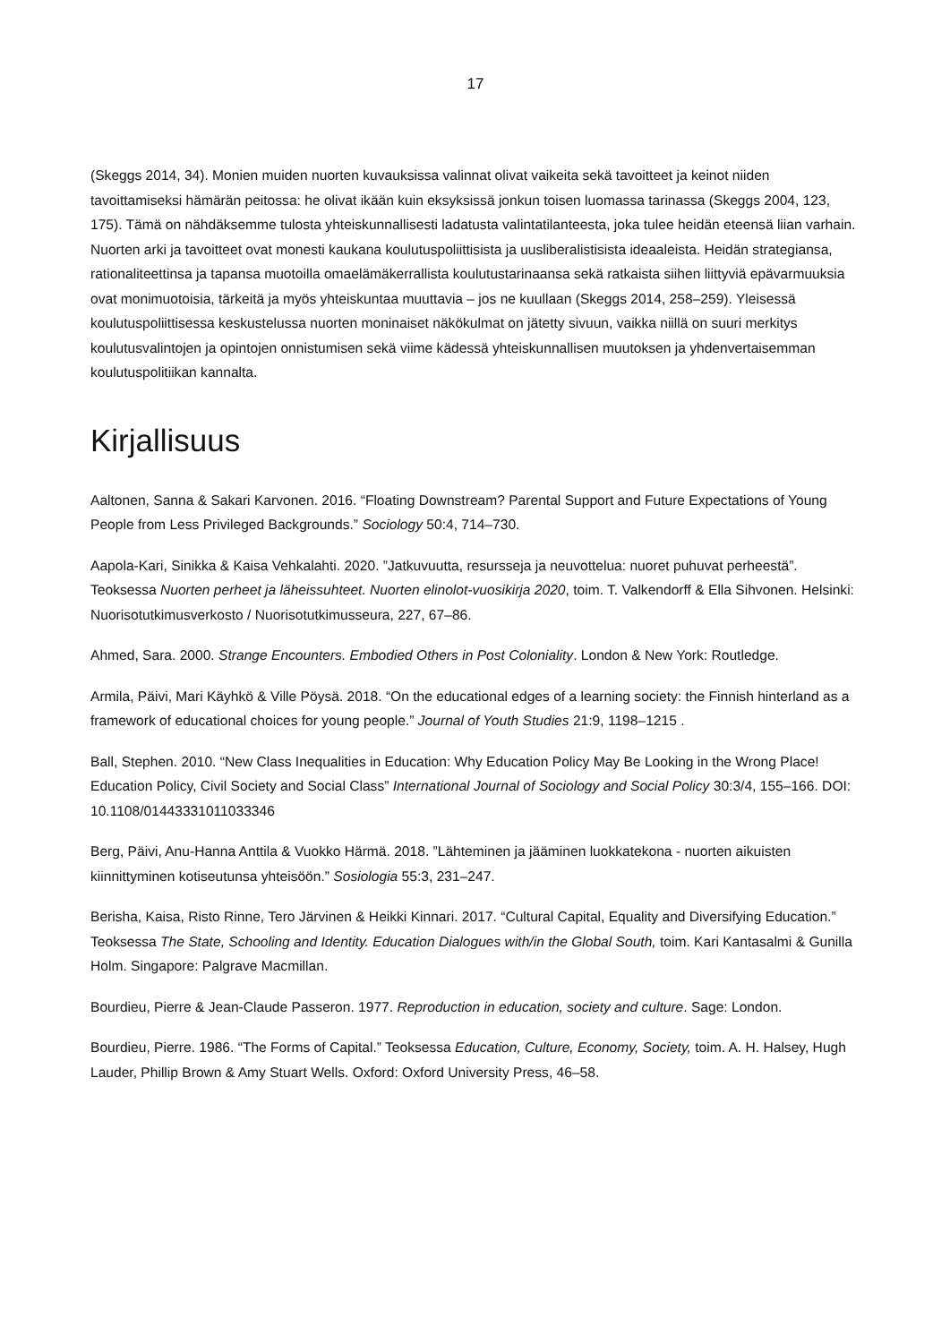17
(Skeggs 2014, 34). Monien muiden nuorten kuvauksissa valinnat olivat vaikeita sekä tavoitteet ja keinot niiden tavoittamiseksi hämärän peitossa: he olivat ikään kuin eksyksissä jonkun toisen luomassa tarinassa (Skeggs 2004, 123, 175). Tämä on nähdäksemme tulosta yhteiskunnallisesti ladatusta valintatilanteesta, joka tulee heidän eteensä liian varhain. Nuorten arki ja tavoitteet ovat monesti kaukana koulutuspoliittisista ja uusliberalistisista ideaaleista. Heidän strategiansa, rationaliteettinsa ja tapansa muotoilla omaelämäkerrallista koulutustarinaansa sekä ratkaista siihen liittyviä epävarmuuksia ovat monimuotoisia, tärkeitä ja myös yhteiskuntaa muuttavia – jos ne kuullaan (Skeggs 2014, 258–259). Yleisessä koulutuspoliittisessa keskustelussa nuorten moninaiset näkökulmat on jätetty sivuun, vaikka niillä on suuri merkitys koulutusvalintojen ja opintojen onnistumisen sekä viime kädessä yhteiskunnallisen muutoksen ja yhdenvertaisemman koulutuspolitiikan kannalta.
Kirjallisuus
Aaltonen, Sanna & Sakari Karvonen. 2016. “Floating Downstream? Parental Support and Future Expectations of Young People from Less Privileged Backgrounds.” Sociology 50:4, 714–730.
Aapola-Kari, Sinikka & Kaisa Vehkalahti. 2020. ”Jatkuvuutta, resursseja ja neuvottelua: nuoret puhuvat perheestä”. Teoksessa Nuorten perheet ja läheissuhteet. Nuorten elinolot-vuosikirja 2020, toim. T. Valkendorff & Ella Sihvonen. Helsinki: Nuorisotutkimusverkosto / Nuorisotutkimusseura, 227, 67–86.
Ahmed, Sara. 2000. Strange Encounters. Embodied Others in Post Coloniality. London & New York: Routledge.
Armila, Päivi, Mari Käyhkö & Ville Pöysä. 2018. “On the educational edges of a learning society: the Finnish hinterland as a framework of educational choices for young people.” Journal of Youth Studies 21:9, 1198–1215 .
Ball, Stephen. 2010. “New Class Inequalities in Education: Why Education Policy May Be Looking in the Wrong Place! Education Policy, Civil Society and Social Class” International Journal of Sociology and Social Policy 30:3/4, 155–166. DOI: 10.1108/01443331011033346
Berg, Päivi, Anu-Hanna Anttila & Vuokko Härmä. 2018. ”Lähteminen ja jääminen luokkatekona - nuorten aikuisten kiinnittyminen kotiseutunsa yhteisöön.” Sosiologia 55:3, 231–247.
Berisha, Kaisa, Risto Rinne, Tero Järvinen & Heikki Kinnari. 2017. “Cultural Capital, Equality and Diversifying Education.” Teoksessa The State, Schooling and Identity. Education Dialogues with/in the Global South, toim. Kari Kantasalmi & Gunilla Holm. Singapore: Palgrave Macmillan.
Bourdieu, Pierre & Jean-Claude Passeron. 1977. Reproduction in education, society and culture. Sage: London.
Bourdieu, Pierre. 1986. “The Forms of Capital.” Teoksessa Education, Culture, Economy, Society, toim. A. H. Halsey, Hugh Lauder, Phillip Brown & Amy Stuart Wells. Oxford: Oxford University Press, 46–58.